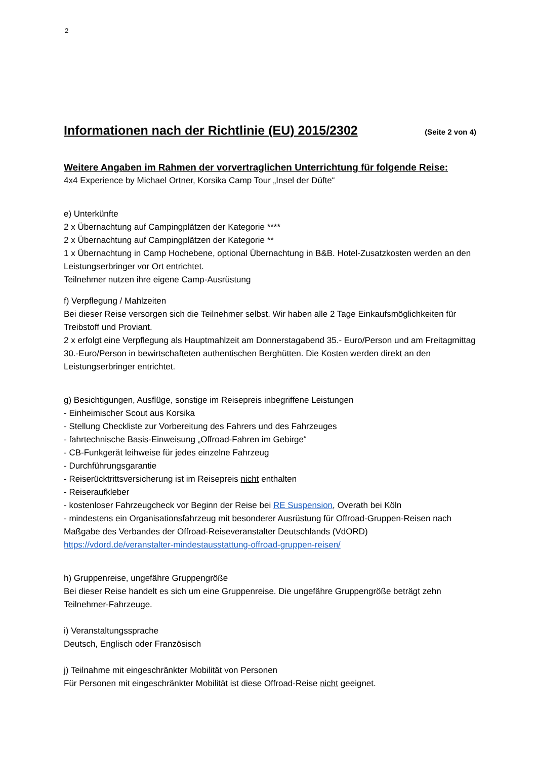2
Informationen nach der Richtlinie (EU) 2015/2302
(Seite 2 von 4)
Weitere Angaben im Rahmen der vorvertraglichen Unterrichtung für folgende Reise:
4x4 Experience by Michael Ortner, Korsika Camp Tour „Insel der Düfte“
e) Unterkünfte
2 x Übernachtung auf Campingplätzen der Kategorie ****
2 x Übernachtung auf Campingplätzen der Kategorie **
1 x Übernachtung in Camp Hochebene, optional Übernachtung in B&B. Hotel-Zusatzkosten werden an den Leistungserbringer vor Ort entrichtet.
Teilnehmer nutzen ihre eigene Camp-Ausrüstung
f) Verpflegung / Mahlzeiten
Bei dieser Reise versorgen sich die Teilnehmer selbst. Wir haben alle 2 Tage Einkaufsmöglichkeiten für Treibstoff und Proviant.
2 x erfolgt eine Verpflegung als Hauptmahlzeit am Donnerstagabend 35.- Euro/Person und am Freitagmittag 30.-Euro/Person in bewirtschafteten authentischen Berghütten. Die Kosten werden direkt an den Leistungserbringer entrichtet.
g) Besichtigungen, Ausflüge, sonstige im Reisepreis inbegriffene Leistungen
- Einheimischer Scout aus Korsika
- Stellung Checkliste zur Vorbereitung des Fahrers und des Fahrzeuges
- fahrtechnische Basis-Einweisung „Offroad-Fahren im Gebirge“
- CB-Funkgerät leihweise für jedes einzelne Fahrzeug
- Durchführungsgarantie
- Reiserücktrittsversicherung ist im Reisepreis nicht enthalten
- Reiseraufkleber
- kostenloser Fahrzeugcheck vor Beginn der Reise bei RE Suspension, Overath bei Köln
- mindestens ein Organisationsfahrzeug mit besonderer Ausrüstung für Offroad-Gruppen-Reisen nach Maßgabe des Verbandes der Offroad-Reiseveranstalter Deutschlands (VdORD)
https://vdord.de/veranstalter-mindestausstattung-offroad-gruppen-reisen/
h) Gruppenreise, ungefähre Gruppengröße
Bei dieser Reise handelt es sich um eine Gruppenreise. Die ungefähre Gruppengröße beträgt zehn Teilnehmer-Fahrzeuge.
i) Veranstaltungssprache
Deutsch, Englisch oder Französisch
j) Teilnahme mit eingeschränkter Mobilität von Personen
Für Personen mit eingeschränkter Mobilität ist diese Offroad-Reise nicht geeignet.